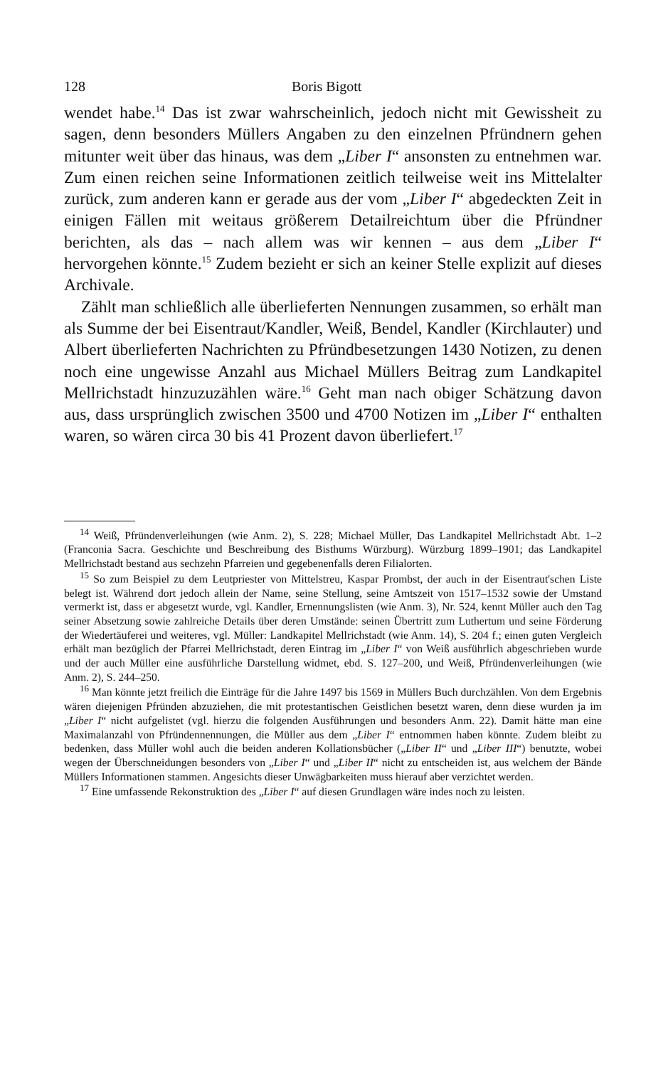128 Boris Bigott
wendet habe.<sup>14</sup> Das ist zwar wahrscheinlich, jedoch nicht mit Gewissheit zu sagen, denn besonders Müllers Angaben zu den einzelnen Pfründnern gehen mitunter weit über das hinaus, was dem „Liber I“ ansonsten zu entnehmen war. Zum einen reichen seine Informationen zeitlich teilweise weit ins Mittelalter zurück, zum anderen kann er gerade aus der vom „Liber I“ abgedeckten Zeit in einigen Fällen mit weitaus größerem Detailreichtum über die Pfründner berichten, als das – nach allem was wir kennen – aus dem „Liber I“ hervorgehen könnte.<sup>15</sup> Zudem bezieht er sich an keiner Stelle explizit auf dieses Archivale.
Zählt man schließlich alle überlieferten Nennungen zusammen, so erhält man als Summe der bei Eisentraut/Kandler, Weiß, Bendel, Kandler (Kirchlauter) und Albert überlieferten Nachrichten zu Pfründbesetzungen 1430 Notizen, zu denen noch eine ungewisse Anzahl aus Michael Müllers Beitrag zum Landkapitel Mellrichstadt hinzuzuzählen wäre.<sup>16</sup> Geht man nach obiger Schätzung davon aus, dass ursprünglich zwischen 3500 und 4700 Notizen im „Liber I“ enthalten waren, so wären circa 30 bis 41 Prozent davon überliefert.<sup>17</sup>
<sup>14</sup> Weiß, Pfründenverleihungen (wie Anm. 2), S. 228; Michael Müller, Das Landkapitel Mellrichstadt Abt. 1–2 (Franconia Sacra. Geschichte und Beschreibung des Bisthums Würzburg). Würzburg 1899–1901; das Landkapitel Mellrichstadt bestand aus sechzehn Pfarreien und gegebenenfalls deren Filialorten.
<sup>15</sup> So zum Beispiel zu dem Leutpriester von Mittelstreu, Kaspar Prombst, der auch in der Eisentraut'schen Liste belegt ist. Während dort jedoch allein der Name, seine Stellung, seine Amtszeit von 1517–1532 sowie der Umstand vermerkt ist, dass er abgesetzt wurde, vgl. Kandler, Ernennungslisten (wie Anm. 3), Nr. 524, kennt Müller auch den Tag seiner Absetzung sowie zahlreiche Details über deren Umstände: seinen Übertritt zum Luthertum und seine Förderung der Wiedertäuferei und weiteres, vgl. Müller: Landkapitel Mellrichstadt (wie Anm. 14), S. 204 f.; einen guten Vergleich erhält man bezüglich der Pfarrei Mellrichstadt, deren Eintrag im „Liber I“ von Weiß ausführlich abgeschrieben wurde und der auch Müller eine ausführliche Darstellung widmet, ebd. S. 127–200, und Weiß, Pfründenverleihungen (wie Anm. 2), S. 244–250.
<sup>16</sup> Man könnte jetzt freilich die Einträge für die Jahre 1497 bis 1569 in Müllers Buch durchzählen. Von dem Ergebnis wären diejenigen Pfründen abzuziehen, die mit protestantischen Geistlichen besetzt waren, denn diese wurden ja im „Liber I“ nicht aufgelistet (vgl. hierzu die folgenden Ausführungen und besonders Anm. 22). Damit hätte man eine Maximalanzahl von Pfründennennungen, die Müller aus dem „Liber I“ entnommen haben könnte. Zudem bleibt zu bedenken, dass Müller wohl auch die beiden anderen Kollationsbücher („Liber II“ und „Liber III“) benutzte, wobei wegen der Überschneidungen besonders von „Liber I“ und „Liber II“ nicht zu entscheiden ist, aus welchem der Bände Müllers Informationen stammen. Angesichts dieser Unwägbarkeiten muss hierauf aber verzichtet werden.
<sup>17</sup> Eine umfassende Rekonstruktion des „Liber I“ auf diesen Grundlagen wäre indes noch zu leisten.